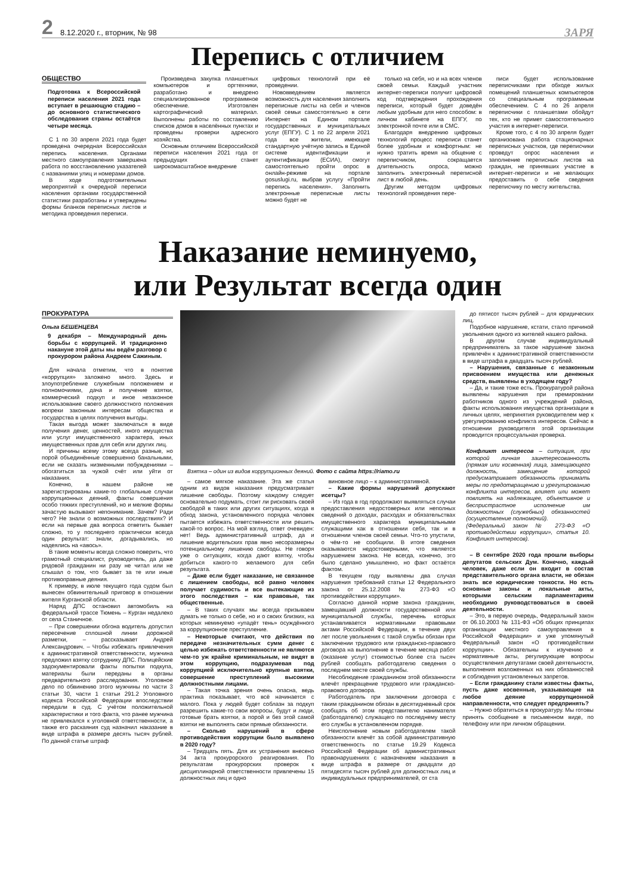2 8.12.2020 г., вторник, № 98 ЗАРЯ
Перепись с отличием
ОБЩЕСТВО
Подготовка к Всероссийской переписи населения 2021 года вступает в решающую стадию – до основного статистического обследования страны остаётся четыре месяца.
С 1 по 30 апреля 2021 года будет проведена очередная Всероссийская перепись населения. Органами местного самоуправления завершена работа по восстановлению указателей с названиями улиц и номерами домов.
В ходе подготовительных мероприятий к очередной переписи населения органами государственной статистики разработаны и утверждены формы бланков переписных листов и методика проведения переписи.
Произведена закупка планшетных компьютеров и оргтехники, разработано и внедрено специализированное программное обеспечение. Изготовлен картографический материал. Выполнены работы по составлению списков домов в населённых пунктах и проведены проверки адресного хозяйства.
Основным отличием Всероссийской переписи населения 2021 года от предыдущих станет широкомасштабное внедрение
цифровых технологий при её проведении.
Нововведением является возможность для населения заполнить переписные листы на себя и членов своей семьи самостоятельно в сети Интернет на Едином портале государственных и муниципальных услуг (ЕПГУ). С 1 по 22 апреля 2021 года все жители, имеющие стандартную учётную запись в Единой системе идентификации и аутентификации (ЕСИА), смогут самостоятельно пройти опрос в онлайн-режиме на портале gosuslugi.ru, выбрав услугу «Пройти перепись населения». Заполнить электронные переписные листы можно будет не
только на себя, но и на всех членов своей семьи. Каждый участник интернет-переписи получит цифровой код подтверждения прохождения переписи, который будет доведён любым удобным для него способом: в личном кабинете на ЕПГУ, по электронной почте или в СМС.
Благодаря внедрению цифровых технологий процесс переписи станет более удобным и комфортным: не нужно тратить время на общение с переписчиком, сокращается длительность опроса, можно заполнить электронный переписной лист в любой день.
Другим методом цифровых технологий проведения пере-
писи будет использование переписчиками при обходе жилых помещений планшетных компьютеров со специальным программным обеспечением. С 4 по 26 апреля переписчики с планшетами обойдут тех, кто не примет самостоятельного участия в интернет-переписи.
Кроме того, с 4 по 30 апреля будет организована работа стационарных переписных участков, где переписчики проведут опрос населения и заполнение переписных листов на граждан, не принявших участие в интернет-переписи и не желающих предоставить о себе сведения переписчику по месту жительства.
Наказание неминуемо,
или Результат всегда один
ПРОКУРАТУРА
Ольга БЕШЕНЦЕВА
9 декабря – Международный день борьбы с коррупцией. И традиционно накануне этой даты мы ведём разговор с прокурором района Андреем Сажиным.
Для начала отметим, что в понятие «коррупция» заложено много. Здесь и злоупотребление служебным положением и полномочиями, дача и получение взятки, коммерческий подкуп и иное незаконное использование своего должностного положения вопреки законным интересам общества и государства в целях получения выгоды.
Такая выгода может заключаться в виде получения денег, ценностей, иного имущества или услуг имущественного характера, иных имущественных прав для себя или других лиц.
И причины всему этому всегда разные, но порой объединённые совершенно банальными, если не сказать низменными побуждениями – обогатиться за чужой счёт или уйти от наказания.
Конечно, в нашем районе не зарегистрированы какие-то глобальные случаи коррупционных деяний, факты совершения особо тяжких преступлений, но и мелкие формы зачастую вызывают непонимание. Зачем? Ради чего? Не знали о возможных последствиях? И если на первые два вопроса ответить бывает сложно, то у последнего практически всегда один результат: знали, догадывались, но надеялись на «авось».
В такие моменты всегда сложно поверить, что грамотный специалист, руководитель, да даже рядовой гражданин ни разу не читал или не слышал о том, что бывает за те или иные противоправные деяния.
К примеру, в июле текущего года судом был вынесен обвинительный приговор в отношении жителя Курганской области.
Наряд ДПС остановил автомобиль на федеральной трассе Тюмень – Курган недалеко от села Станичное.
– При совершении обгона водитель допустил пересечение сплошной линии дорожной разметки, – рассказывает Андрей Александрович. – Чтобы избежать привлечения к административной ответственности, мужчина предложил взятку сотруднику ДПС. Полицейские задокументировали факты попытки подкупа, материалы были переданы в органы предварительного расследования. Уголовное дело по обвинению этого мужчины по части 3 статьи 30, части 1 статьи 291.2 Уголовного кодекса Российской Федерации впоследствии передали в суд. С учётом положительной характеристики и того факта, что ранее мужчина не привлекался к уголовной ответственности, а также его раскаяния суд назначил наказание в виде штрафа в размере десять тысяч рублей. По данной статье штраф
Взятка – один из видов коррупционных деяний. Фото с сайта https://riamo.ru
– самое мягкое наказание. Эта же статья одним из видов наказания предусматривает лишение свободы. Поэтому каждому следует основательно подумать, стоит ли рисковать своей свободой в таких или других ситуациях, когда в обход закона, установленного порядка человек пытается избежать ответственности или решить какой-то вопрос. На мой взгляд, ответ очевиден: нет! Ведь административный штраф, да и лишение водительских прав явно несоразмерны потенциальному лишению свободы. Не говоря уже о ситуациях, когда дают взятку, чтобы добиться какого-то желаемого для себя результата.
– Даже если будет наказание, не связанное с лишением свободы, всё равно человек получает судимость и все вытекающие из этого последствия – как правовые, так общественные.
– В таких случаях мы всегда призываем думать не только о себе, но и о своих близких, на которых неминуемо «упадёт тень» осуждённого за коррупционное преступление.
– Некоторые считают, что действия по передаче незначительных сумм денег с целью избежать ответственности не являются чем-то уж крайне криминальным, не видят в этом коррупцию, подразумевая под коррупцией исключительно крупные взятки, совершение преступлений высокими должностными лицами.
– Такая точка зрения очень опасна, ведь практика показывает, что всё начинается с малого. Пока у людей будет соблазн за подкуп разрешить какие-то свои вопросы, будут и люди, готовые брать взятки, а порой и без этой самой взятки не выполнять свои прямые обязанности.
– Сколько нарушений в сфере противодействия коррупции было выявлено в 2020 году?
– Тридцать пять. Для их устранения внесено 34 акта прокурорского реагирования. По результатам прокурорских проверок к дисциплинарной ответственности привлечены 15 должностных лиц и одно
виновное лицо – к административной.
– Какие формы нарушений допускают исетцы?
– Из года в год продолжают выявляться случаи предоставления недостоверных или неполных сведений о доходах, расходах и обязательствах имущественного характера муниципальными служащими как в отношении себя, так и в отношении членов своей семьи. Что-то упустили, о чём-то не сообщили. В итоге сведения оказываются недостоверными, что является нарушением закона. Не всегда, конечно, это было сделано умышленно, но факт остаётся фактом.
В текущем году выявлены два случая нарушения требований статьи 12 Федерального закона от 25.12.2008 № 273-ФЗ «О противодействии коррупции».
Согласно данной норме закона гражданин, замещавший должности государственной или муниципальной службы, перечень которых устанавливается нормативными правовыми актами Российской Федерации, в течение двух лет после увольнения с такой службы обязан при заключении трудового или гражданско-правового договора на выполнение в течение месяца работ (оказание услуг) стоимостью более ста тысяч рублей сообщать работодателю сведения о последнем месте своей службы.
Несоблюдение гражданином этой обязанности влечёт прекращение трудового или гражданско-правового договора.
Работодатель при заключении договора с таким гражданином обязан в десятидневный срок сообщать об этом представителю нанимателя (работодателю) служащего по последнему месту его службы в установленном порядке.
Неисполнение новым работодателем такой обязанности влечёт за собой административную ответственность по статье 19.29 Кодекса Российской Федерации об административных правонарушениях с назначением наказания в виде штрафа в размере от двадцати до пятидесяти тысяч рублей для должностных лиц и индивидуальных предпринимателей, от ста
до пятисот тысяч рублей – для юридических лиц.
Подобное нарушение, кстати, стало причиной увольнения одного из жителей нашего района.
В другом случае индивидуальный предприниматель за такое нарушение закона привлечён к административной ответственности в виде штрафа в двадцать тысяч рублей.
– Нарушения, связанные с незаконным присвоением имущества или денежных средств, выявлены в уходящем году?
– Да, и такие тоже есть. Прокуратурой района выявлены нарушения при премировании работников одного из учреждений района, факты использования имущества организации в личных целях, непринятия руководителем мер к урегулированию конфликта интересов. Сейчас в отношении руководителя этой организации проводится процессуальная проверка.
Конфликт интересов – ситуация, при которой личная заинтересованность (прямая или косвенная) лица, замещающего должность, замещение которой предусматривает обязанность принимать меры по предотвращению и урегулированию конфликта интересов, влияет или может повлиять на надлежащее, объективное и беспристрастное исполнение им должностных (служебных) обязанностей (осуществление полномочий).
(Федеральный закон № 273-ФЗ «О противодействии коррупции», статья 10. Конфликт интересов).
– В сентябре 2020 года прошли выборы депутатов сельских Дум. Конечно, каждый человек, даже если он входит в состав представительного органа власти, не обязан знать все юридические тонкости. Но есть основные законы и локальные акты, которыми сельским парламентариям необходимо руководствоваться в своей деятельности.
– Это, в первую очередь, Федеральный закон от 06.10.2003 № 131-ФЗ «Об общих принципах организации местного самоуправления в Российской Федерации» и уже упомянутый Федеральный закон «О противодействии коррупции». Обязательны к изучению и нормативные акты, регулирующие вопросы осуществления депутатами своей деятельности, выполнения возложенных на них обязанностей и соблюдения установленных запретов.
– Если гражданину стали известны факты, пусть даже косвенные, указывающие на любое деяние коррупционной направленности, что следует предпринять?
– Нужно обратиться в прокуратуру. Мы готовы принять сообщение в письменном виде, по телефону или при личном обращении.